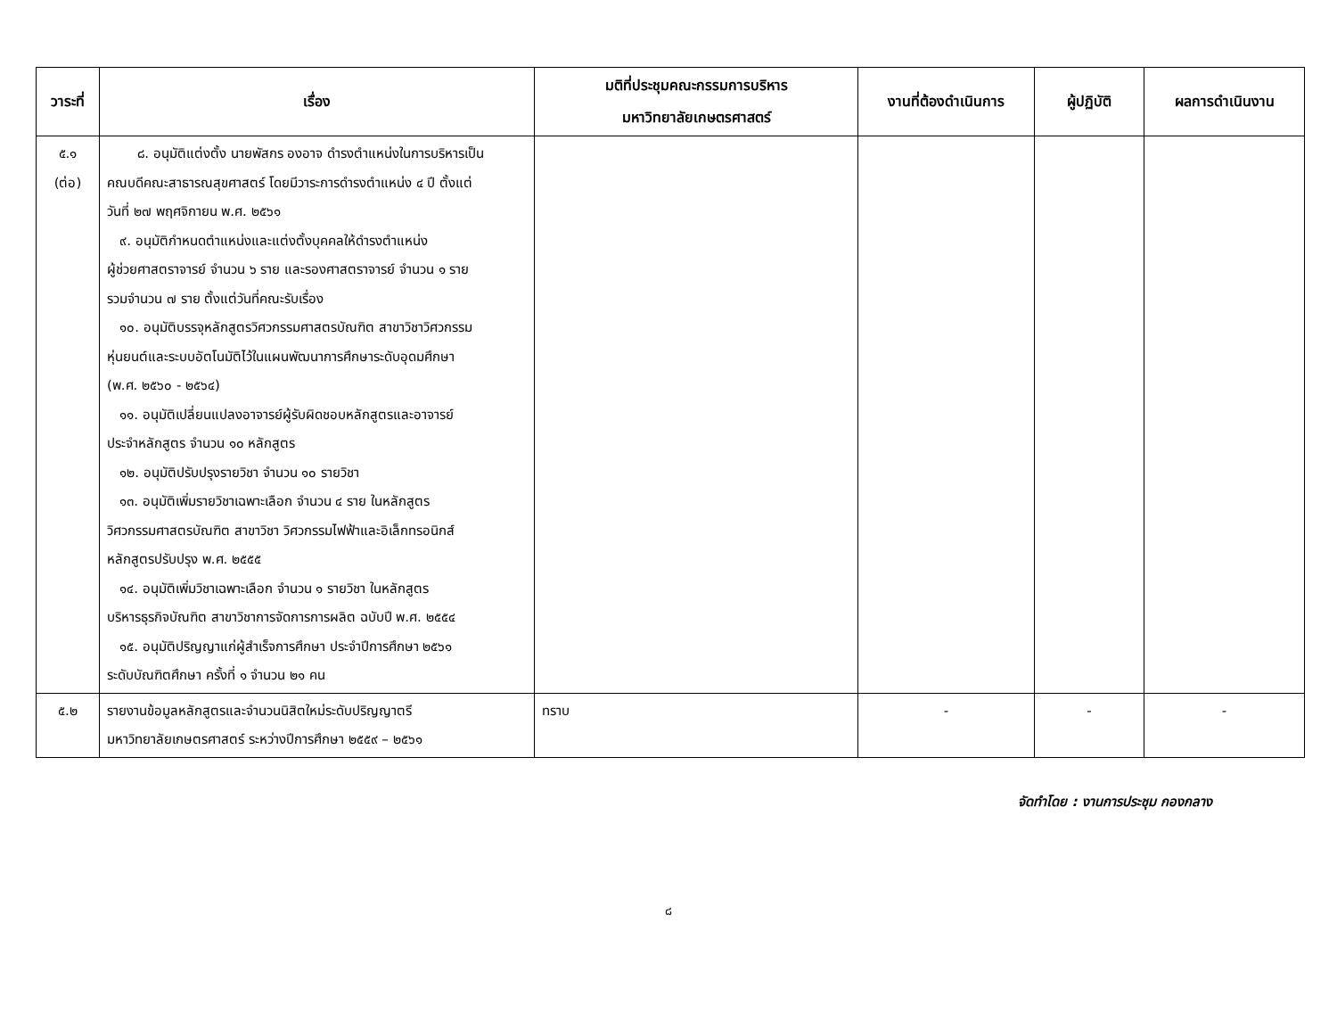| วาระที่ | เรื่อง | มติที่ประชุมคณะกรรมการบริหาร มหาวิทยาลัยเกษตรศาสตร์ | งานที่ต้องดำเนินการ | ผู้ปฏิบัติ | ผลการดำเนินงาน |
| --- | --- | --- | --- | --- | --- |
| ๕.๑ (ต่อ) | ๘. อนุมัติแต่งตั้ง นายพัสกร องอาจ ดำรงตำแหน่งในการบริหารเป็น คณบดีคณะสาธารณสุขศาสตร์ โดยมีวาระการดำรงตำแหน่ง ๔ ปี ตั้งแต่ วันที่ ๒๗ พฤศจิกายน พ.ศ. ๒๕๖๑ ๙. อนุมัติกำหนดตำแหน่งและแต่งตั้งบุคคลให้ดำรงตำแหน่ง ผู้ช่วยศาสตราจารย์ จำนวน ๖ ราย และรองศาสตราจารย์ จำนวน ๑ ราย รวมจำนวน ๗ ราย ตั้งแต่วันที่คณะรับเรื่อง ๑๐. อนุมัติบรรจุหลักสูตรวิศวกรรมศาสตรบัณฑิต สาขาวิชาวิศวกรรม หุ่นยนต์และระบบอัตโนมัติไว้ในแผนพัฒนาการศึกษาระดับอุดมศึกษา (พ.ศ. ๒๕๖๐ - ๒๕๖๔) ๑๑. อนุมัติเปลี่ยนแปลงอาจารย์ผู้รับผิดชอบหลักสูตรและอาจารย์ ประจำหลักสูตร จำนวน ๑๐ หลักสูตร ๑๒. อนุมัติปรับปรุงรายวิชา จำนวน ๑๐ รายวิชา ๑๓. อนุมัติเพิ่มรายวิชาเฉพาะเลือก จำนวน ๔ ราย ในหลักสูตร วิศวกรรมศาสตรบัณฑิต สาขาวิชา วิศวกรรมไฟฟ้าและอิเล็กทรอนิกส์ หลักสูตรปรับปรุง พ.ศ. ๒๕๕๕ ๑๔. อนุมัติเพิ่มวิชาเฉพาะเลือก จำนวน ๑ รายวิชา ในหลักสูตร บริหารธุรกิจบัณฑิต สาขาวิชาการจัดการการผลิต ฉบับปี พ.ศ. ๒๕๕๔ ๑๕. อนุมัติปริญญาแก่ผู้สำเร็จการศึกษา ประจำปีการศึกษา ๒๕๖๑ ระดับบัณฑิตศึกษา ครั้งที่ ๑ จำนวน ๒๑ คน | | | | |
| ๕.๒ | รายงานข้อมูลหลักสูตรและจำนวนนิสิตใหม่ระดับปริญญาตรี มหาวิทยาลัยเกษตรศาสตร์ ระหว่างปีการศึกษา ๒๕๕๙ – ๒๕๖๑ | ทราบ | - | - | - |
จัดทำโดย : งานการประชุม กองกลาง
๘